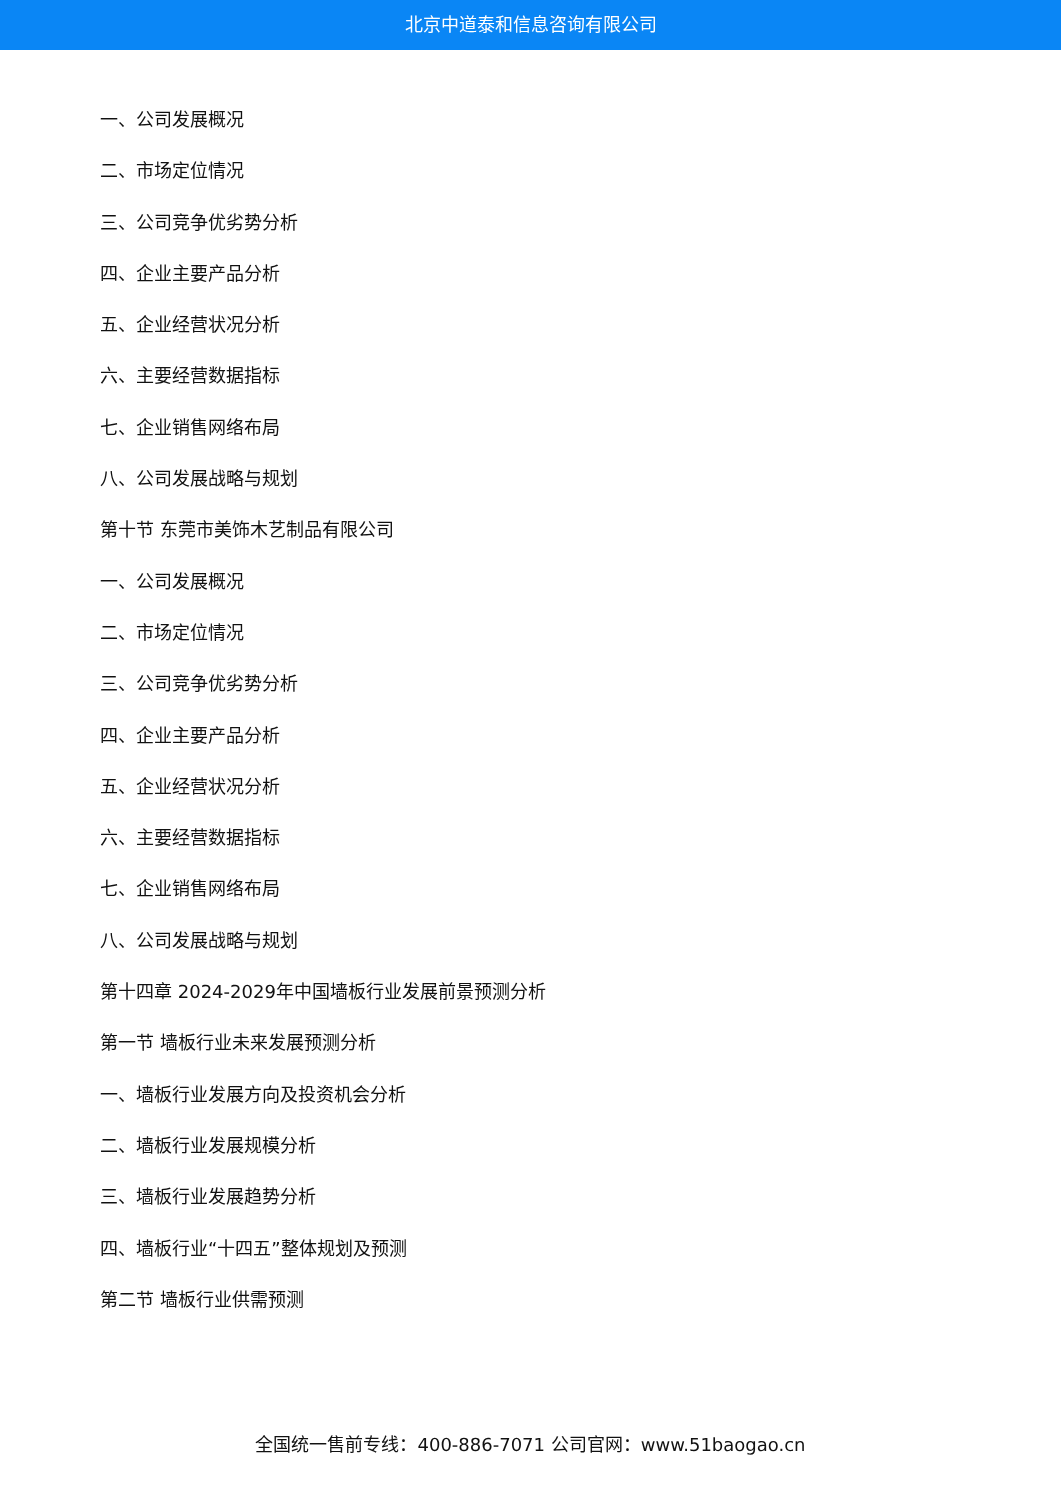北京中道泰和信息咨询有限公司
一、公司发展概况
二、市场定位情况
三、公司竞争优劣势分析
四、企业主要产品分析
五、企业经营状况分析
六、主要经营数据指标
七、企业销售网络布局
八、公司发展战略与规划
第十节 东莞市美饰木艺制品有限公司
一、公司发展概况
二、市场定位情况
三、公司竞争优劣势分析
四、企业主要产品分析
五、企业经营状况分析
六、主要经营数据指标
七、企业销售网络布局
八、公司发展战略与规划
第十四章 2024-2029年中国墙板行业发展前景预测分析
第一节 墙板行业未来发展预测分析
一、墙板行业发展方向及投资机会分析
二、墙板行业发展规模分析
三、墙板行业发展趋势分析
四、墙板行业“十四五”整体规划及预测
第二节 墙板行业供需预测
全国统一售前专线：400-886-7071 公司官网：www.51baogao.cn